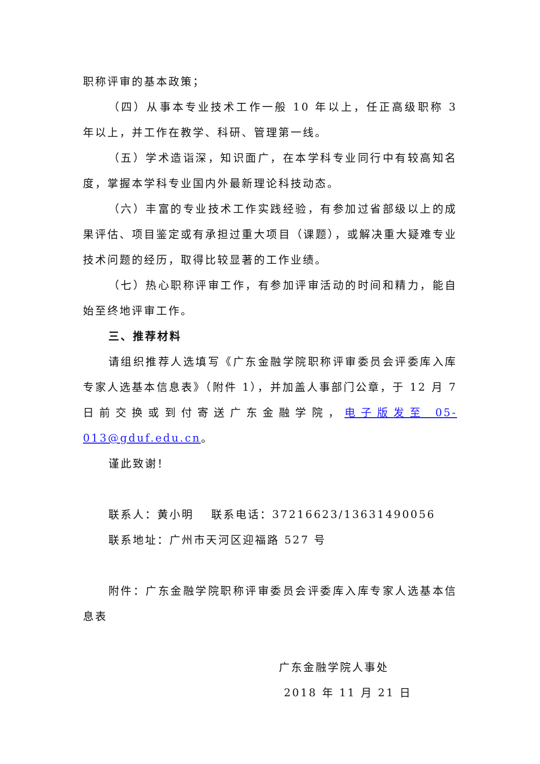职称评审的基本政策；
（四）从事本专业技术工作一般 10 年以上，任正高级职称 3 年以上，并工作在教学、科研、管理第一线。
（五）学术造诣深，知识面广，在本学科专业同行中有较高知名度，掌握本学科专业国内外最新理论科技动态。
（六）丰富的专业技术工作实践经验，有参加过省部级以上的成果评估、项目鉴定或有承担过重大项目（课题），或解决重大疑难专业技术问题的经历，取得比较显著的工作业绩。
（七）热心职称评审工作，有参加评审活动的时间和精力，能自始至终地评审工作。
三、推荐材料
请组织推荐人选填写《广东金融学院职称评审委员会评委库入库专家人选基本信息表》（附件 1），并加盖人事部门公章，于 12 月 7 日前交换或到付寄送广东金融学院，电子版发至 05-013@gduf.edu.cn。
谨此致谢！
联系人：黄小明　 联系电话：37216623/13631490056
联系地址：广州市天河区迎福路 527 号
附件：广东金融学院职称评审委员会评委库入库专家人选基本信息表
广东金融学院人事处
2018 年 11 月 21 日